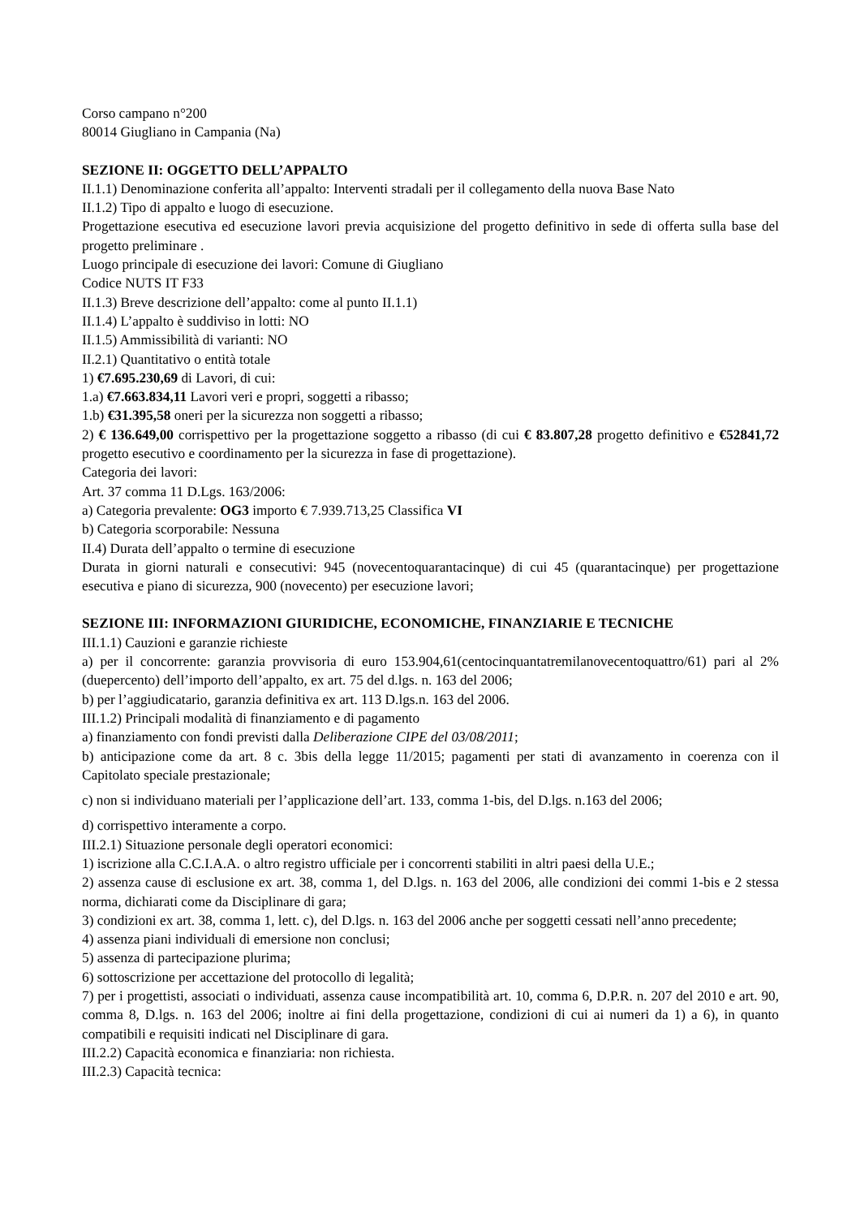Corso campano n°200
80014 Giugliano in Campania (Na)
SEZIONE II: OGGETTO DELL’APPALTO
II.1.1) Denominazione conferita all’appalto: Interventi stradali per il collegamento della nuova Base Nato
II.1.2) Tipo di appalto e luogo di esecuzione.
Progettazione esecutiva ed esecuzione lavori previa acquisizione del progetto definitivo in sede di offerta sulla base del progetto preliminare .
Luogo principale di esecuzione dei lavori: Comune di Giugliano
Codice NUTS IT F33
II.1.3) Breve descrizione dell’appalto: come al punto II.1.1)
II.1.4) L’appalto è suddiviso in lotti: NO
II.1.5) Ammissibilità di varianti: NO
II.2.1) Quantitativo o entità totale
1) €7.695.230,69 di Lavori, di cui:
1.a) €7.663.834,11 Lavori veri e propri, soggetti a ribasso;
1.b) €31.395,58 oneri per la sicurezza non soggetti a ribasso;
2) € 136.649,00 corrispettivo per la progettazione soggetto a ribasso (di cui € 83.807,28 progetto definitivo e €52841,72 progetto esecutivo e coordinamento per la sicurezza in fase di progettazione).
Categoria dei lavori:
Art. 37 comma 11 D.Lgs. 163/2006:
a) Categoria prevalente: OG3 importo € 7.939.713,25 Classifica VI
b) Categoria scorporabile: Nessuna
II.4) Durata dell’appalto o termine di esecuzione
Durata in giorni naturali e consecutivi: 945 (novecentoquarantacinque) di cui 45 (quarantacinque) per progettazione esecutiva e piano di sicurezza, 900 (novecento) per esecuzione lavori;
SEZIONE III: INFORMAZIONI GIURIDICHE, ECONOMICHE, FINANZIARIE E TECNICHE
III.1.1) Cauzioni e garanzie richieste
a) per il concorrente: garanzia provvisoria di euro 153.904,61(centocinquantatremilanovecentoquattro/61) pari al 2% (duepercento) dell’importo dell’appalto, ex art. 75 del d.lgs. n. 163 del 2006;
b) per l’aggiudicatario, garanzia definitiva ex art. 113 D.lgs.n. 163 del 2006.
III.1.2) Principali modalità di finanziamento e di pagamento
a) finanziamento con fondi previsti dalla Deliberazione CIPE del 03/08/2011;
b) anticipazione come da art. 8 c. 3bis della legge 11/2015; pagamenti per stati di avanzamento in coerenza con il Capitolato speciale prestazionale;
c) non si individuano materiali per l’applicazione dell’art. 133, comma 1-bis, del D.lgs. n.163 del 2006;
d) corrispettivo interamente a corpo.
III.2.1) Situazione personale degli operatori economici:
1) iscrizione alla C.C.I.A.A. o altro registro ufficiale per i concorrenti stabiliti in altri paesi della U.E.;
2) assenza cause di esclusione ex art. 38, comma 1, del D.lgs. n. 163 del 2006, alle condizioni dei commi 1-bis e 2 stessa norma, dichiarati come da Disciplinare di gara;
3) condizioni ex art. 38, comma 1, lett. c), del D.lgs. n. 163 del 2006 anche per soggetti cessati nell’anno precedente;
4) assenza piani individuali di emersione non conclusi;
5) assenza di partecipazione plurima;
6) sottoscrizione per accettazione del protocollo di legalità;
7) per i progettisti, associati o individuati, assenza cause incompatibilità art. 10, comma 6, D.P.R. n. 207 del 2010 e art. 90, comma 8, D.lgs. n. 163 del 2006; inoltre ai fini della progettazione, condizioni di cui ai numeri da 1) a 6), in quanto compatibili e requisiti indicati nel Disciplinare di gara.
III.2.2) Capacità economica e finanziaria: non richiesta.
III.2.3) Capacità tecnica: